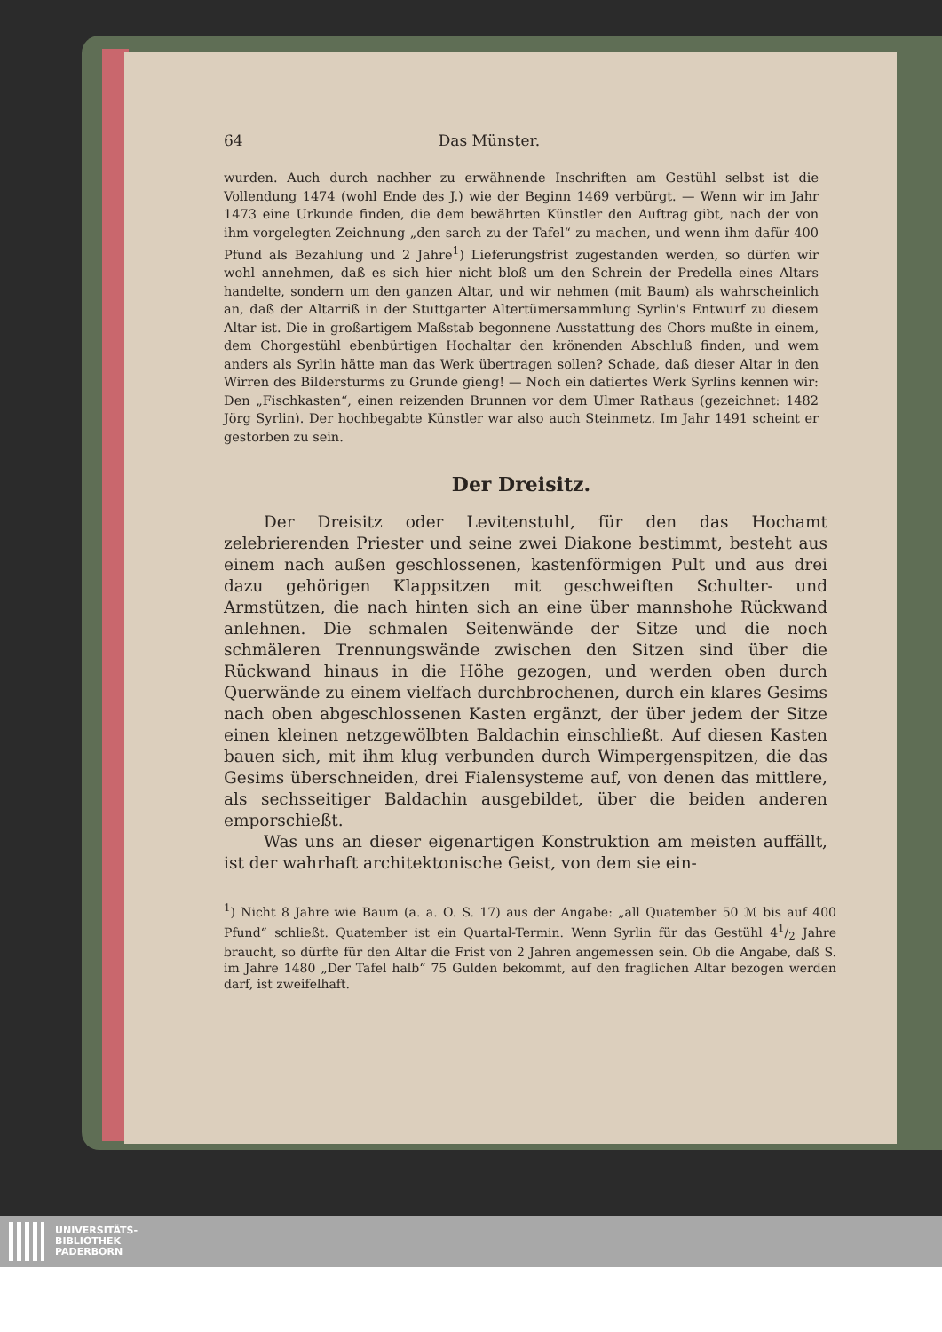64 Das Münster.
wurden. Auch durch nachher zu erwähnende Inschriften am Gestühl selbst ist die Vollendung 1474 (wohl Ende des J.) wie der Beginn 1469 verbürgt. — Wenn wir im Jahr 1473 eine Urkunde finden, die dem bewährten Künstler den Auftrag gibt, nach der von ihm vorgelegten Zeichnung „den sarch zu der Tafel“ zu machen, und wenn ihm dafür 400 Pfund als Bezahlung und 2 Jahre<sup>1</sup>) Lieferungsfrist zugestanden werden, so dürfen wir wohl annehmen, daß es sich hier nicht bloß um den Schrein der Predella eines Altars handelte, sondern um den ganzen Altar, und wir nehmen (mit Baum) als wahrscheinlich an, daß der Altarriß in der Stuttgarter Altertümersammlung Syrlin's Entwurf zu diesem Altar ist. Die in großartigem Maßstab begonnene Ausstattung des Chors mußte in einem, dem Chorgestühl ebenbürtigen Hochaltar den krönenden Abschluß finden, und wem anders als Syrlin hätte man das Werk übertragen sollen? Schade, daß dieser Altar in den Wirren des Bildersturms zu Grunde gieng! — Noch ein datiertes Werk Syrlins kennen wir: Den „Fischkasten“, einen reizenden Brunnen vor dem Ulmer Rathaus (gezeichnet: 1482 Jörg Syrlin). Der hochbegabte Künstler war also auch Steinmetz. Im Jahr 1491 scheint er gestorben zu sein.
Der Dreisitz.
Der Dreisitz oder Levitenstuhl, für den das Hochamt zelebrierenden Priester und seine zwei Diakone bestimmt, besteht aus einem nach außen geschlossenen, kastenförmigen Pult und aus drei dazu gehörigen Klappsitzen mit geschweiften Schulter- und Armstützen, die nach hinten sich an eine über mannshohe Rückwand anlehnen. Die schmalen Seitenwände der Sitze und die noch schmäleren Trennungswände zwischen den Sitzen sind über die Rückwand hinaus in die Höhe gezogen, und werden oben durch Querwände zu einem vielfach durchbrochenen, durch ein klares Gesims nach oben abgeschlossenen Kasten ergänzt, der über jedem der Sitze einen kleinen netzgewölbten Baldachin einschließt. Auf diesen Kasten bauen sich, mit ihm klug verbunden durch Wimpergenspitzen, die das Gesims überschneiden, drei Fialensysteme auf, von denen das mittlere, als sechsseitiger Baldachin ausgebildet, über die beiden anderen emporschießt.
Was uns an dieser eigenartigen Konstruktion am meisten auffällt, ist der wahrhaft architektonische Geist, von dem sie ein-
<sup>1</sup>) Nicht 8 Jahre wie Baum (a. a. O. S. 17) aus der Angabe: „all Quatember 50 ℳ bis auf 400 Pfund“ schließt. Quatember ist ein Quartal-Termin. Wenn Syrlin für das Gestühl 41/2 Jahre braucht, so dürfte für den Altar die Frist von 2 Jahren angemessen sein. Ob die Angabe, daß S. im Jahre 1480 „Der Tafel halb“ 75 Gulden bekommt, auf den fraglichen Altar bezogen werden darf, ist zweifelhaft.
UNIVERSITÄTS-
BIBLIOTHEK
PADERBORN